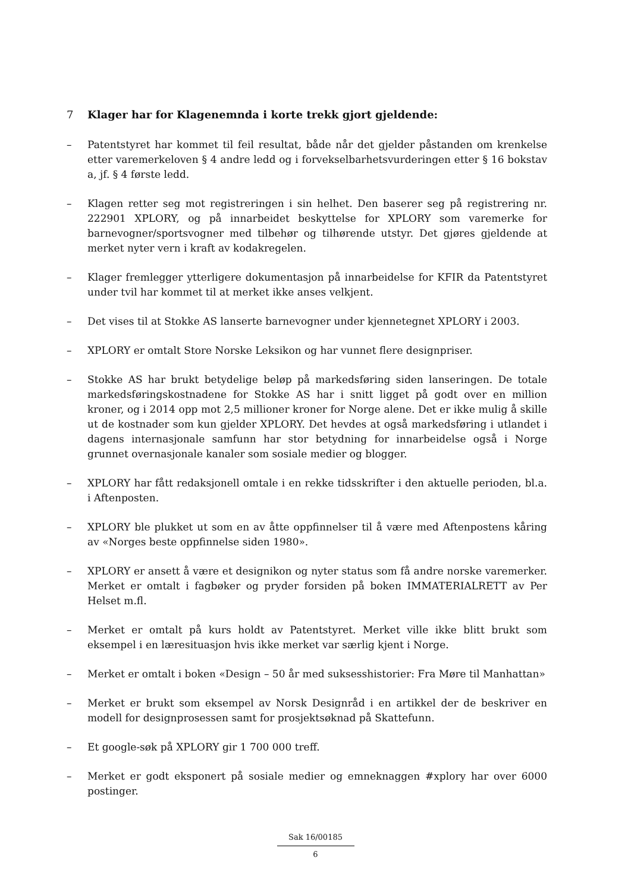7 Klager har for Klagenemnda i korte trekk gjort gjeldende:
– Patentstyret har kommet til feil resultat, både når det gjelder påstanden om krenkelse etter varemerkeloven § 4 andre ledd og i forvekselbarhetsvurderingen etter § 16 bokstav a, jf. § 4 første ledd.
– Klagen retter seg mot registreringen i sin helhet. Den baserer seg på registrering nr. 222901 XPLORY, og på innarbeidet beskyttelse for XPLORY som varemerke for barnevogner/sportsvogner med tilbehør og tilhørende utstyr. Det gjøres gjeldende at merket nyter vern i kraft av kodakregelen.
– Klager fremlegger ytterligere dokumentasjon på innarbeidelse for KFIR da Patentstyret under tvil har kommet til at merket ikke anses velkjent.
– Det vises til at Stokke AS lanserte barnevogner under kjennetegnet XPLORY i 2003.
– XPLORY er omtalt Store Norske Leksikon og har vunnet flere designpriser.
– Stokke AS har brukt betydelige beløp på markedsføring siden lanseringen. De totale markedsføringskostnadene for Stokke AS har i snitt ligget på godt over en million kroner, og i 2014 opp mot 2,5 millioner kroner for Norge alene. Det er ikke mulig å skille ut de kostnader som kun gjelder XPLORY. Det hevdes at også markedsføring i utlandet i dagens internasjonale samfunn har stor betydning for innarbeidelse også i Norge grunnet overnasjonale kanaler som sosiale medier og blogger.
– XPLORY har fått redaksjonell omtale i en rekke tidsskrifter i den aktuelle perioden, bl.a. i Aftenposten.
– XPLORY ble plukket ut som en av åtte oppfinnelser til å være med Aftenpostens kåring av «Norges beste oppfinnelse siden 1980».
– XPLORY er ansett å være et designikon og nyter status som få andre norske varemerker. Merket er omtalt i fagbøker og pryder forsiden på boken IMMATERIALRETT av Per Helset m.fl.
– Merket er omtalt på kurs holdt av Patentstyret. Merket ville ikke blitt brukt som eksempel i en læresituasjon hvis ikke merket var særlig kjent i Norge.
– Merket er omtalt i boken «Design – 50 år med suksesshistorier: Fra Møre til Manhattan»
– Merket er brukt som eksempel av Norsk Designråd i en artikkel der de beskriver en modell for designprosessen samt for prosjektsøknad på Skattefunn.
– Et google-søk på XPLORY gir 1 700 000 treff.
– Merket er godt eksponert på sosiale medier og emneknaggen #xplory har over 6000 postinger.
Sak 16/00185
6